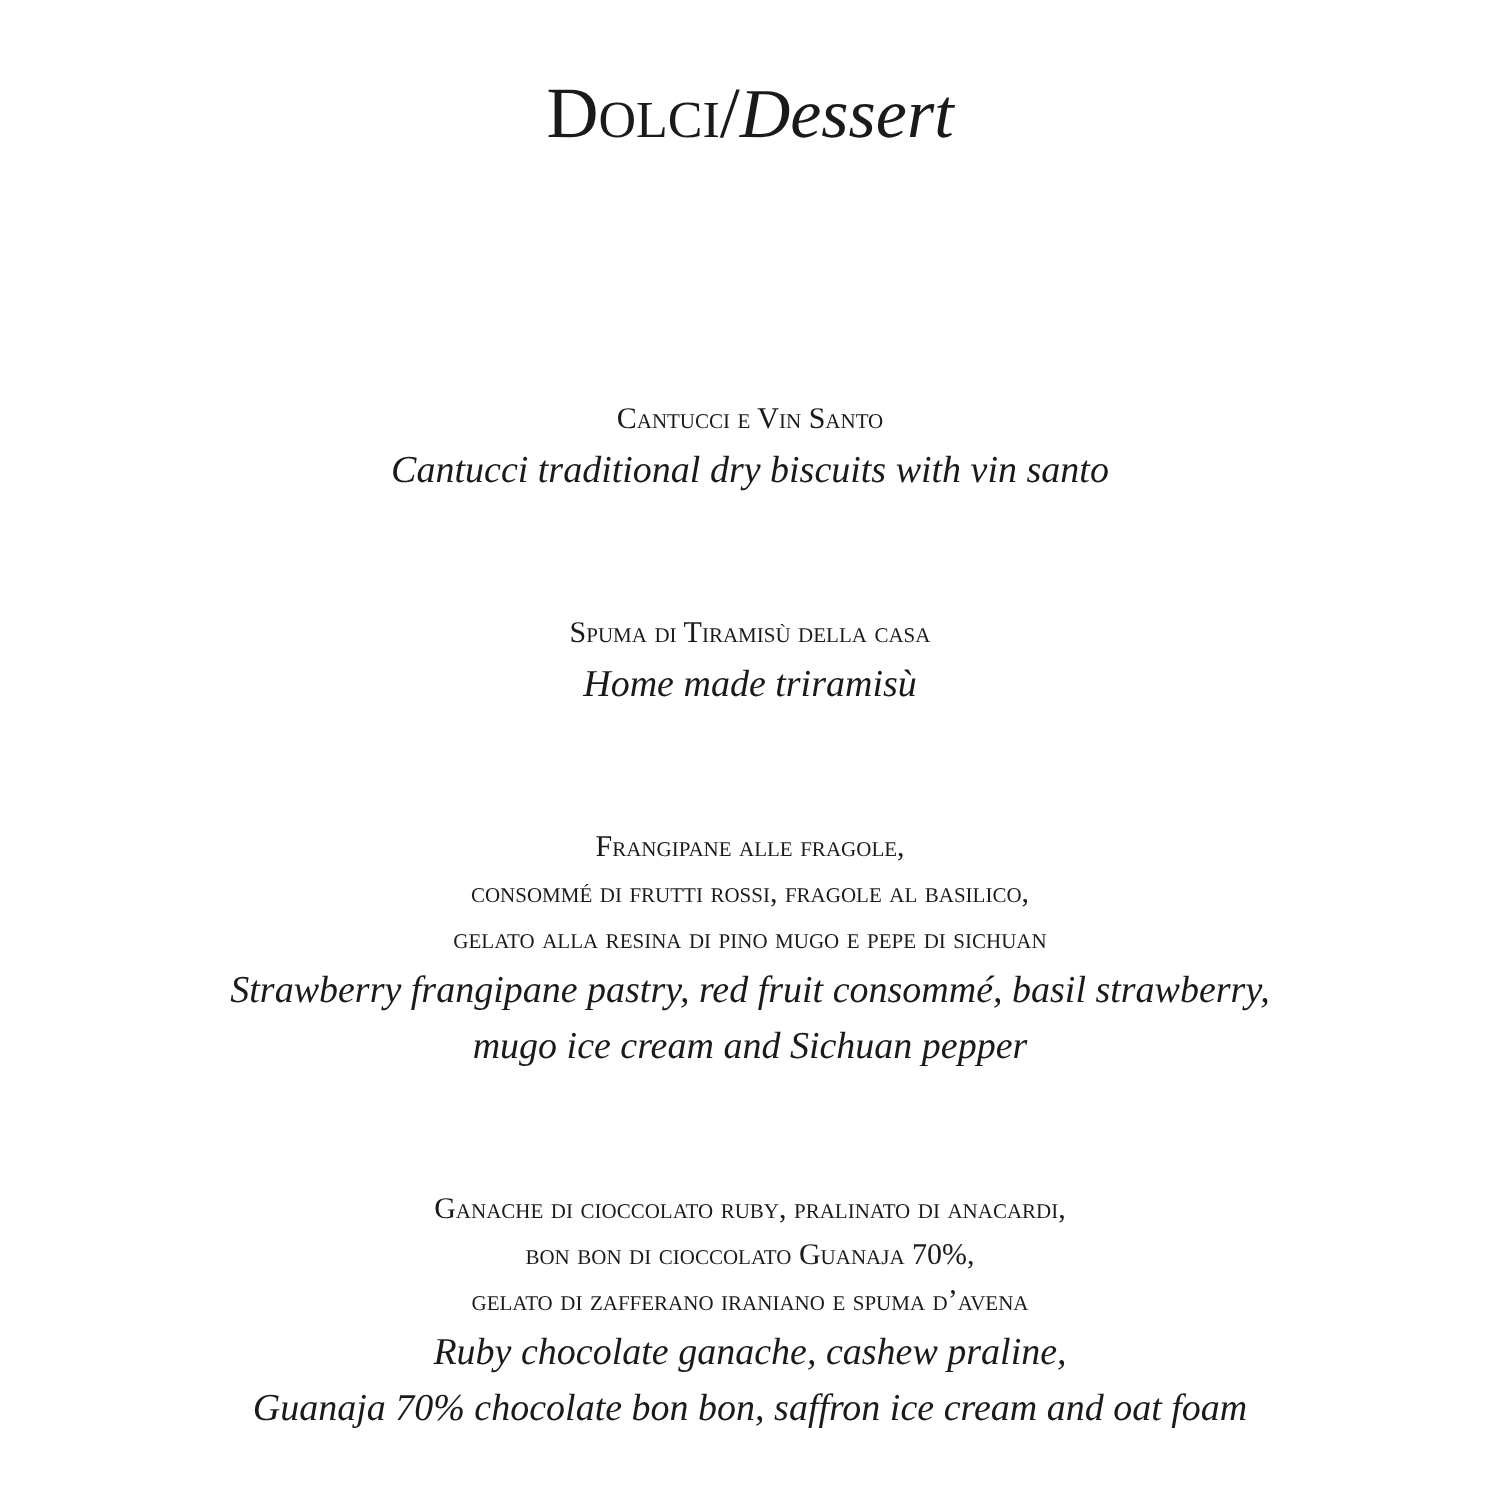DOLCI/Dessert
Cantucci e Vin Santo
Cantucci traditional dry biscuits with vin santo
Spuma di Tiramisù della casa
Home made triramisù
Frangipane alle fragole,
consommé di frutti rossi, fragole al basilico,
gelato alla resina di pino mugo e pepe di sichuan
Strawberry frangipane pastry, red fruit consommé, basil strawberry,
mugo ice cream and Sichuan pepper
Ganache di cioccolato ruby, pralinato di anacardi,
bon bon di cioccolato Guanaja 70%,
gelato di zafferano iraniano e spuma d’avena
Ruby chocolate ganache, cashew praline,
Guanaja 70% chocolate bon bon, saffron ice cream and oat foam